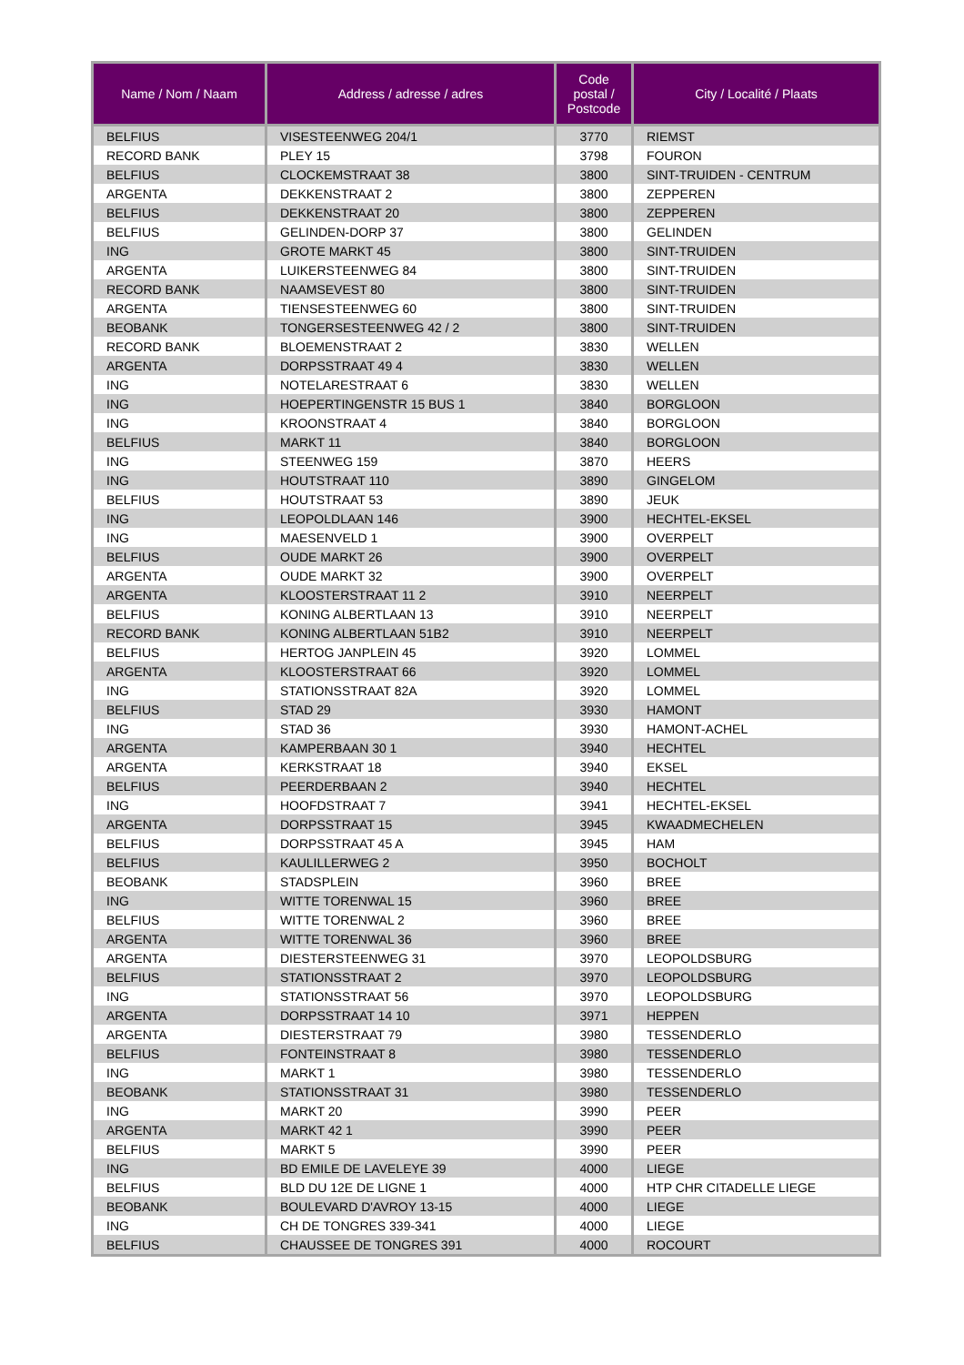| Name / Nom / Naam | Address / adresse / adres | Code postal / Postcode | City / Localité / Plaats |
| --- | --- | --- | --- |
| BELFIUS | VISESTEENWEG 204/1 | 3770 | RIEMST |
| RECORD BANK | PLEY 15 | 3798 | FOURON |
| BELFIUS | CLOCKEMSTRAAT 38 | 3800 | SINT-TRUIDEN - CENTRUM |
| ARGENTA | DEKKENSTRAAT 2 | 3800 | ZEPPEREN |
| BELFIUS | DEKKENSTRAAT 20 | 3800 | ZEPPEREN |
| BELFIUS | GELINDEN-DORP 37 | 3800 | GELINDEN |
| ING | GROTE MARKT 45 | 3800 | SINT-TRUIDEN |
| ARGENTA | LUIKERSTEENWEG 84 | 3800 | SINT-TRUIDEN |
| RECORD BANK | NAAMSEVEST 80 | 3800 | SINT-TRUIDEN |
| ARGENTA | TIENSESTEENWEG 60 | 3800 | SINT-TRUIDEN |
| BEOBANK | TONGERSESTEENWEG 42 / 2 | 3800 | SINT-TRUIDEN |
| RECORD BANK | BLOEMENSTRAAT 2 | 3830 | WELLEN |
| ARGENTA | DORPSSTRAAT 49 4 | 3830 | WELLEN |
| ING | NOTELARESTRAAT 6 | 3830 | WELLEN |
| ING | HOEPERTINGENSTR 15 BUS 1 | 3840 | BORGLOON |
| ING | KROONSTRAAT 4 | 3840 | BORGLOON |
| BELFIUS | MARKT 11 | 3840 | BORGLOON |
| ING | STEENWEG 159 | 3870 | HEERS |
| ING | HOUTSTRAAT 110 | 3890 | GINGELOM |
| BELFIUS | HOUTSTRAAT 53 | 3890 | JEUK |
| ING | LEOPOLDLAAN 146 | 3900 | HECHTEL-EKSEL |
| ING | MAESENVELD 1 | 3900 | OVERPELT |
| BELFIUS | OUDE MARKT 26 | 3900 | OVERPELT |
| ARGENTA | OUDE MARKT 32 | 3900 | OVERPELT |
| ARGENTA | KLOOSTERSTRAAT 11 2 | 3910 | NEERPELT |
| BELFIUS | KONING ALBERTLAAN 13 | 3910 | NEERPELT |
| RECORD BANK | KONING ALBERTLAAN 51B2 | 3910 | NEERPELT |
| BELFIUS | HERTOG JANPLEIN 45 | 3920 | LOMMEL |
| ARGENTA | KLOOSTERSTRAAT 66 | 3920 | LOMMEL |
| ING | STATIONSSTRAAT 82A | 3920 | LOMMEL |
| BELFIUS | STAD 29 | 3930 | HAMONT |
| ING | STAD 36 | 3930 | HAMONT-ACHEL |
| ARGENTA | KAMPERBAAN 30 1 | 3940 | HECHTEL |
| ARGENTA | KERKSTRAAT 18 | 3940 | EKSEL |
| BELFIUS | PEERDERBAAN 2 | 3940 | HECHTEL |
| ING | HOOFDSTRAAT 7 | 3941 | HECHTEL-EKSEL |
| ARGENTA | DORPSSTRAAT 15 | 3945 | KWAADMECHELEN |
| BELFIUS | DORPSSTRAAT 45 A | 3945 | HAM |
| BELFIUS | KAULILLERWEG 2 | 3950 | BOCHOLT |
| BEOBANK | STADSPLEIN | 3960 | BREE |
| ING | WITTE TORENWAL 15 | 3960 | BREE |
| BELFIUS | WITTE TORENWAL 2 | 3960 | BREE |
| ARGENTA | WITTE TORENWAL 36 | 3960 | BREE |
| ARGENTA | DIESTERSTEENWEG 31 | 3970 | LEOPOLDSBURG |
| BELFIUS | STATIONSSTRAAT 2 | 3970 | LEOPOLDSBURG |
| ING | STATIONSSTRAAT 56 | 3970 | LEOPOLDSBURG |
| ARGENTA | DORPSSTRAAT 14 10 | 3971 | HEPPEN |
| ARGENTA | DIESTERSTRAAT 79 | 3980 | TESSENDERLO |
| BELFIUS | FONTEINSTRAAT 8 | 3980 | TESSENDERLO |
| ING | MARKT 1 | 3980 | TESSENDERLO |
| BEOBANK | STATIONSSTRAAT 31 | 3980 | TESSENDERLO |
| ING | MARKT 20 | 3990 | PEER |
| ARGENTA | MARKT 42 1 | 3990 | PEER |
| BELFIUS | MARKT 5 | 3990 | PEER |
| ING | BD EMILE DE LAVELEYE 39 | 4000 | LIEGE |
| BELFIUS | BLD DU 12E DE LIGNE 1 | 4000 | HTP CHR CITADELLE LIEGE |
| BEOBANK | BOULEVARD D'AVROY 13-15 | 4000 | LIEGE |
| ING | CH DE TONGRES 339-341 | 4000 | LIEGE |
| BELFIUS | CHAUSSEE DE TONGRES 391 | 4000 | ROCOURT |